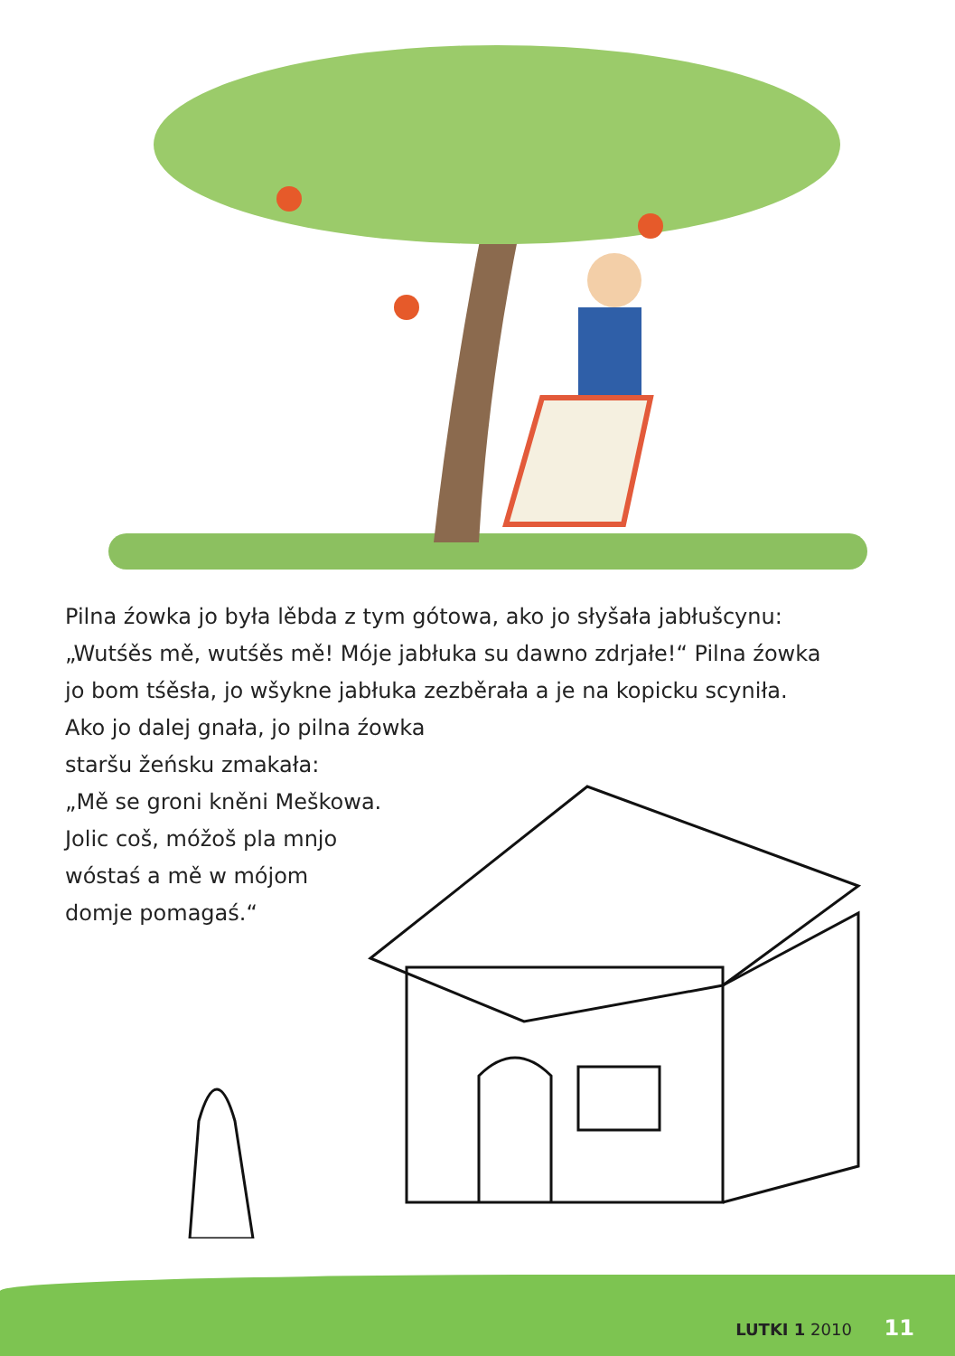Pilna źowka jo była lěbda z tym gótowa, ako jo słyšała jabłušcynu:
„Wutśěs mě, wutśěs mě! Móje jabłuka su dawno zdrjałe!“ Pilna źowka
jo bom tśěsła, jo wšykne jabłuka zezběrała a je na kopicku scyniła.
Ako jo dalej gnała, jo pilna źowka
staršu žeńsku zmakała:
„Mě se groni kněni Meškowa.
Jolic coš, móžoš pla mnjo
wóstaś a mě w mójom
domje pomagaś.“
LUTKI 1 2010 11